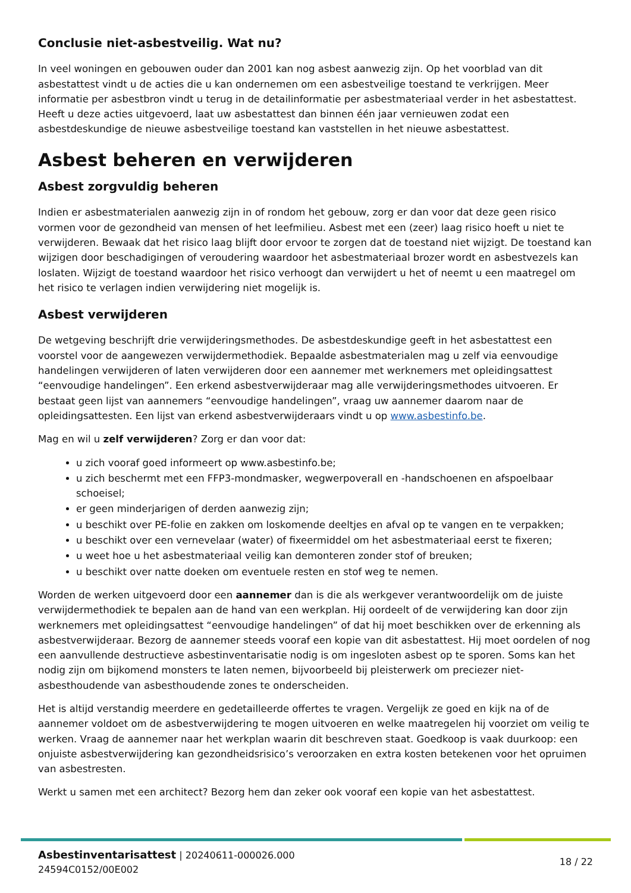Conclusie niet-asbestveilig. Wat nu?
In veel woningen en gebouwen ouder dan 2001 kan nog asbest aanwezig zijn. Op het voorblad van dit asbestattest vindt u de acties die u kan ondernemen om een asbestveilige toestand te verkrijgen. Meer informatie per asbestbron vindt u terug in de detailinformatie per asbestmateriaal verder in het asbestattest. Heeft u deze acties uitgevoerd, laat uw asbestattest dan binnen één jaar vernieuwen zodat een asbestdeskundige de nieuwe asbestveilige toestand kan vaststellen in het nieuwe asbestattest.
Asbest beheren en verwijderen
Asbest zorgvuldig beheren
Indien er asbestmaterialen aanwezig zijn in of rondom het gebouw, zorg er dan voor dat deze geen risico vormen voor de gezondheid van mensen of het leefmilieu. Asbest met een (zeer) laag risico hoeft u niet te verwijderen. Bewaak dat het risico laag blijft door ervoor te zorgen dat de toestand niet wijzigt. De toestand kan wijzigen door beschadigingen of veroudering waardoor het asbestmateriaal brozer wordt en asbestvezels kan loslaten. Wijzigt de toestand waardoor het risico verhoogt dan verwijdert u het of neemt u een maatregel om het risico te verlagen indien verwijdering niet mogelijk is.
Asbest verwijderen
De wetgeving beschrijft drie verwijderingsmethodes. De asbestdeskundige geeft in het asbestattest een voorstel voor de aangewezen verwijdermethodiek. Bepaalde asbestmaterialen mag u zelf via eenvoudige handelingen verwijderen of laten verwijderen door een aannemer met werknemers met opleidingsattest “eenvoudige handelingen”. Een erkend asbestverwijderaar mag alle verwijderingsmethodes uitvoeren. Er bestaat geen lijst van aannemers “eenvoudige handelingen”, vraag uw aannemer daarom naar de opleidingsattesten. Een lijst van erkend asbestverwijderaars vindt u op www.asbestinfo.be.
Mag en wil u zelf verwijderen? Zorg er dan voor dat:
u zich vooraf goed informeert op www.asbestinfo.be;
u zich beschermt met een FFP3-mondmasker, wegwerpoverall en -handschoenen en afspoelbaar schoeisel;
er geen minderjarigen of derden aanwezig zijn;
u beschikt over PE-folie en zakken om loskomende deeltjes en afval op te vangen en te verpakken;
u beschikt over een vernevelaar (water) of fixeermiddel om het asbestmateriaal eerst te fixeren;
u weet hoe u het asbestmateriaal veilig kan demonteren zonder stof of breuken;
u beschikt over natte doeken om eventuele resten en stof weg te nemen.
Worden de werken uitgevoerd door een aannemer dan is die als werkgever verantwoordelijk om de juiste verwijdermethodiek te bepalen aan de hand van een werkplan. Hij oordeelt of de verwijdering kan door zijn werknemers met opleidingsattest “eenvoudige handelingen” of dat hij moet beschikken over de erkenning als asbestverwijderaar. Bezorg de aannemer steeds vooraf een kopie van dit asbestattest. Hij moet oordelen of nog een aanvullende destructieve asbestinventarisatie nodig is om ingesloten asbest op te sporen. Soms kan het nodig zijn om bijkomend monsters te laten nemen, bijvoorbeeld bij pleisterwerk om preciezer niet-asbesthoudende van asbesthoudende zones te onderscheiden.
Het is altijd verstandig meerdere en gedetailleerde offertes te vragen. Vergelijk ze goed en kijk na of de aannemer voldoet om de asbestverwijdering te mogen uitvoeren en welke maatregelen hij voorziet om veilig te werken. Vraag de aannemer naar het werkplan waarin dit beschreven staat. Goedkoop is vaak duurkoop: een onjuiste asbestverwijdering kan gezondheidsrisico’s veroorzaken en extra kosten betekenen voor het opruimen van asbestresten.
Werkt u samen met een architect? Bezorg hem dan zeker ook vooraf een kopie van het asbestattest.
Asbestinventarisattest | 20240611-000026.000
24594C0152/00E002
18 / 22